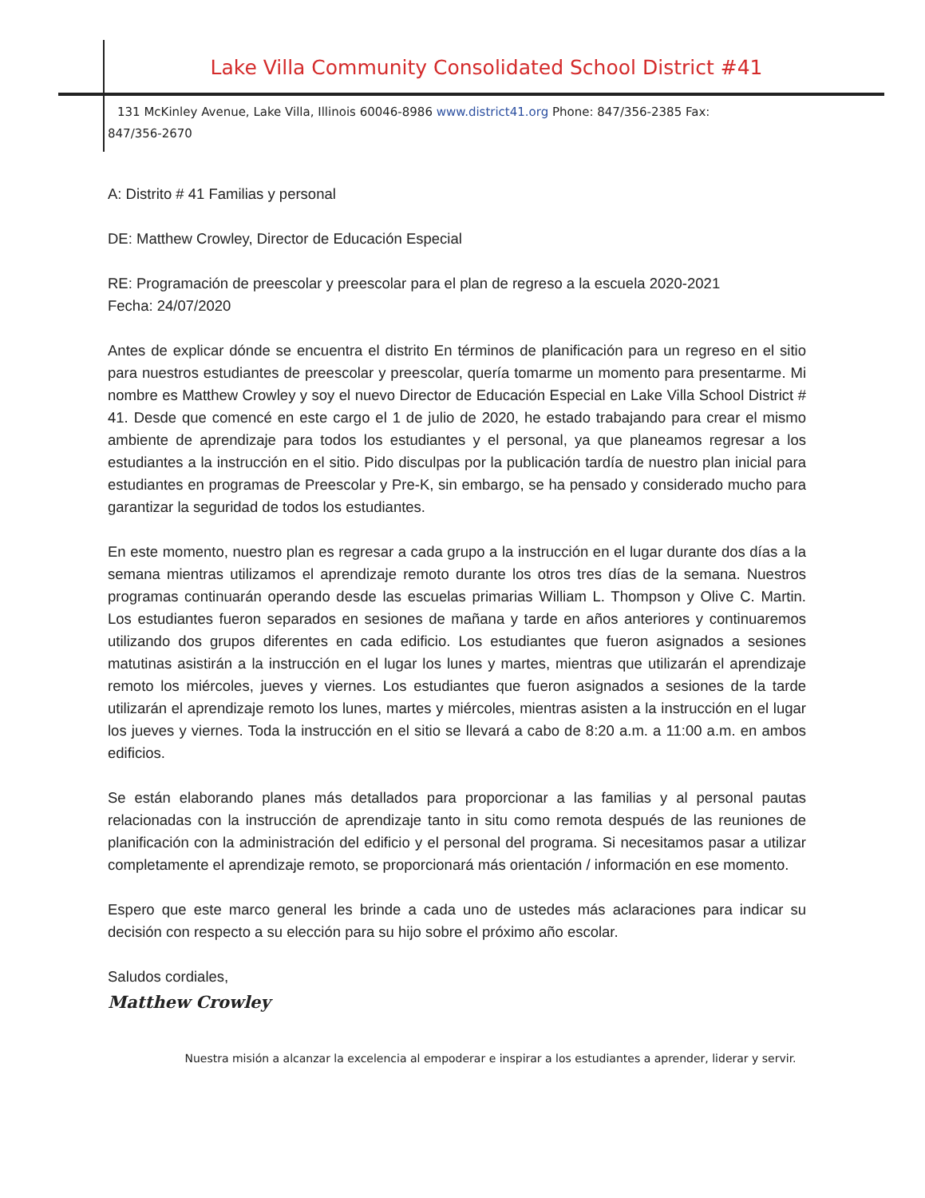Lake Villa Community Consolidated School District #41
131 McKinley Avenue, Lake Villa, Illinois 60046-8986 www.district41.org Phone: 847/356-2385 Fax: 847/356-2670
A: Distrito # 41 Familias y personal
DE: Matthew Crowley, Director de Educación Especial
RE: Programación de preescolar y preescolar para el plan de regreso a la escuela 2020-2021
Fecha: 24/07/2020
Antes de explicar dónde se encuentra el distrito En términos de planificación para un regreso en el sitio para nuestros estudiantes de preescolar y preescolar, quería tomarme un momento para presentarme. Mi nombre es Matthew Crowley y soy el nuevo Director de Educación Especial en Lake Villa School District # 41. Desde que comencé en este cargo el 1 de julio de 2020, he estado trabajando para crear el mismo ambiente de aprendizaje para todos los estudiantes y el personal, ya que planeamos regresar a los estudiantes a la instrucción en el sitio. Pido disculpas por la publicación tardía de nuestro plan inicial para estudiantes en programas de Preescolar y Pre-K, sin embargo, se ha pensado y considerado mucho para garantizar la seguridad de todos los estudiantes.
En este momento, nuestro plan es regresar a cada grupo a la instrucción en el lugar durante dos días a la semana mientras utilizamos el aprendizaje remoto durante los otros tres días de la semana. Nuestros programas continuarán operando desde las escuelas primarias William L. Thompson y Olive C. Martin. Los estudiantes fueron separados en sesiones de mañana y tarde en años anteriores y continuaremos utilizando dos grupos diferentes en cada edificio. Los estudiantes que fueron asignados a sesiones matutinas asistirán a la instrucción en el lugar los lunes y martes, mientras que utilizarán el aprendizaje remoto los miércoles, jueves y viernes. Los estudiantes que fueron asignados a sesiones de la tarde utilizarán el aprendizaje remoto los lunes, martes y miércoles, mientras asisten a la instrucción en el lugar los jueves y viernes. Toda la instrucción en el sitio se llevará a cabo de 8:20 a.m. a 11:00 a.m. en ambos edificios.
Se están elaborando planes más detallados para proporcionar a las familias y al personal pautas relacionadas con la instrucción de aprendizaje tanto in situ como remota después de las reuniones de planificación con la administración del edificio y el personal del programa. Si necesitamos pasar a utilizar completamente el aprendizaje remoto, se proporcionará más orientación / información en ese momento.
Espero que este marco general les brinde a cada uno de ustedes más aclaraciones para indicar su decisión con respecto a su elección para su hijo sobre el próximo año escolar.
Saludos cordiales,
Matthew Crowley
Nuestra misión a alcanzar la excelencia al empoderar e inspirar a los estudiantes a aprender, liderar y servir.